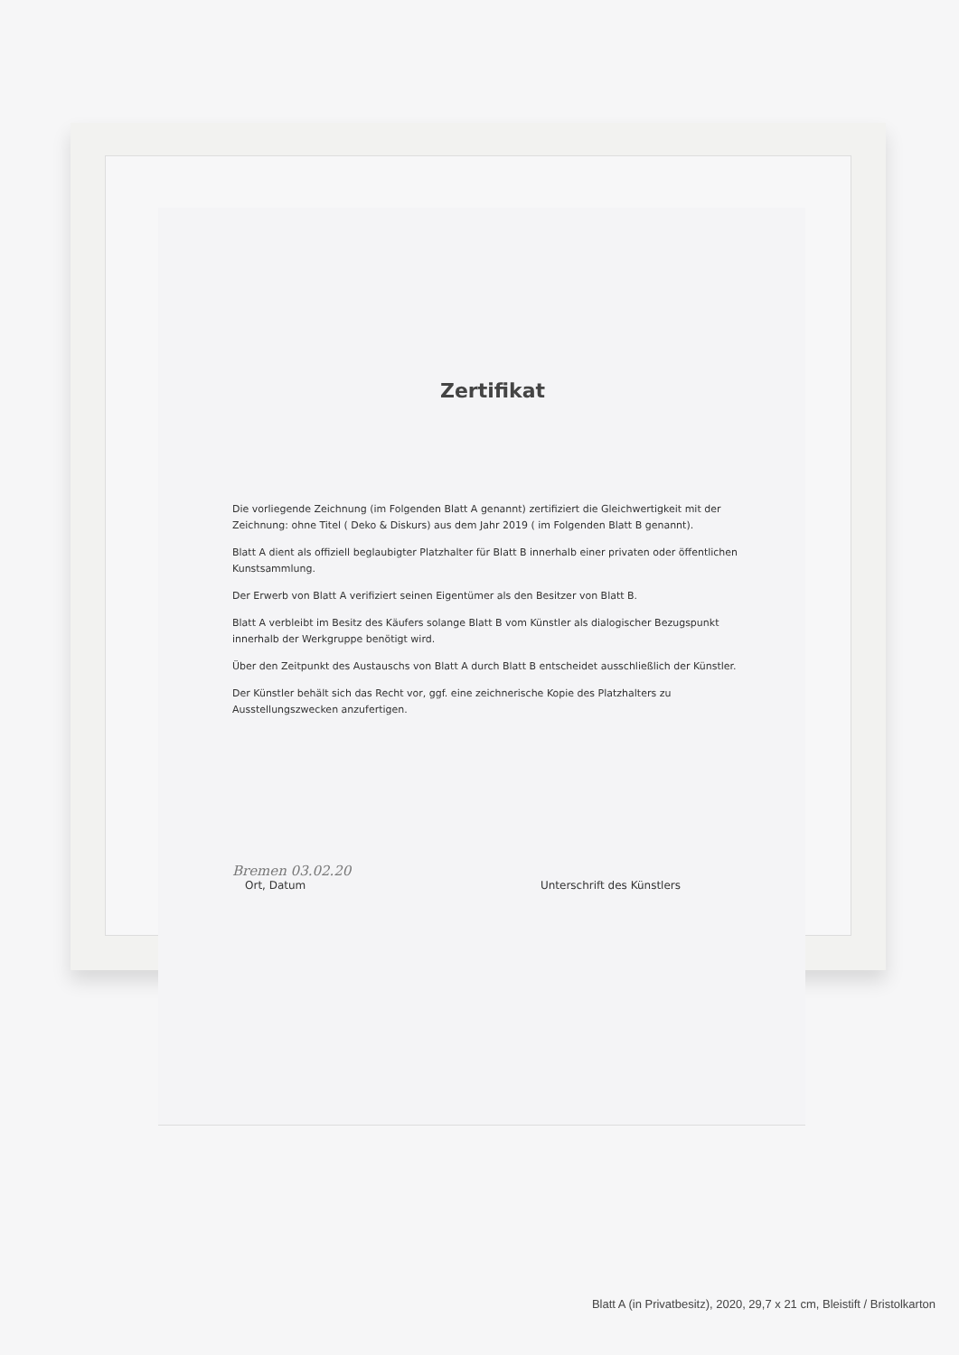Zertifikat
Die vorliegende Zeichnung (im Folgenden Blatt A genannt) zertifiziert die Gleichwertigkeit mit der Zeichnung: ohne Titel ( Deko & Diskurs) aus dem Jahr 2019 ( im Folgenden Blatt B genannt).
Blatt A dient als offiziell beglaubigter Platzhalter für Blatt B innerhalb einer privaten oder öffentlichen Kunstsammlung.
Der Erwerb von Blatt A verifiziert seinen Eigentümer als den Besitzer von Blatt B.
Blatt A verbleibt im Besitz des Käufers solange Blatt B vom Künstler als dialogischer Bezugspunkt innerhalb der Werkgruppe benötigt wird.
Über den Zeitpunkt des Austauschs von Blatt A durch Blatt B entscheidet ausschließlich der Künstler.
Der Künstler behält sich das Recht vor, ggf. eine zeichnerische Kopie des Platzhalters zu Ausstellungszwecken anzufertigen.
Bremen 03.02.20
Ort, Datum
Unterschrift des Künstlers
Blatt A (in Privatbesitz), 2020, 29,7 x 21 cm, Bleistift / Bristolkarton